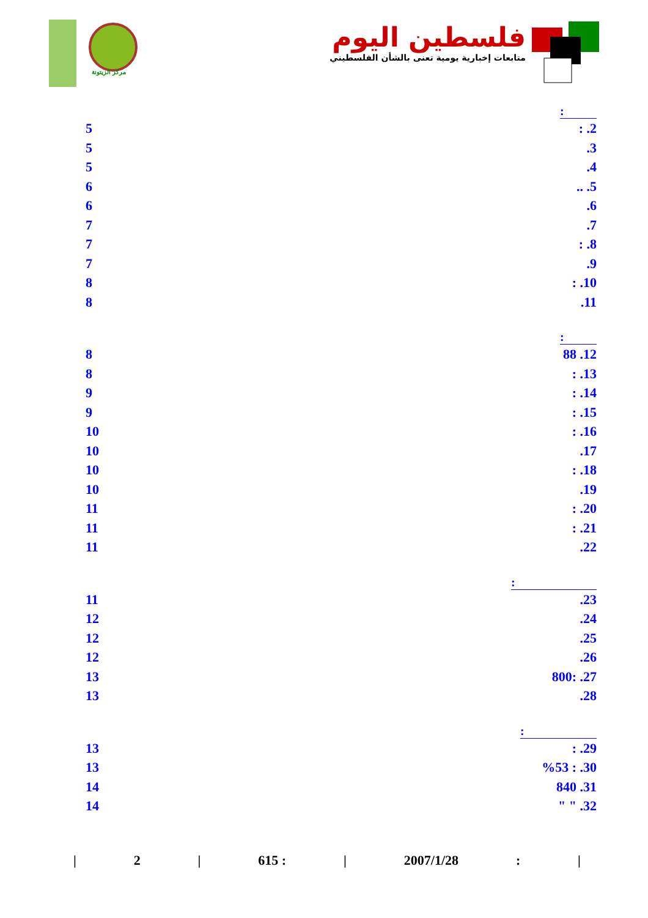مركز الزيتونة
فلسطين اليوم
متابعات إخبارية يومية تعنى بالشأن الفلسطيني
:
5: .2
5.3
5.4
6.. .5
6.6
7.7
7: .8
7.9
8: .10
8.11
:
8 88 .12
8: .13
9: .14
9: .15
10: .16
10.17
10: .18
10.19
11: .20
11: .21
11.22
:
11.23
12.24
12.25
12.26
13 800: .27
13.28
:
13: .29
13%53 : .30
14 840 .31
14 " " .32
| 2 | 615 : | 2007/1/28: |